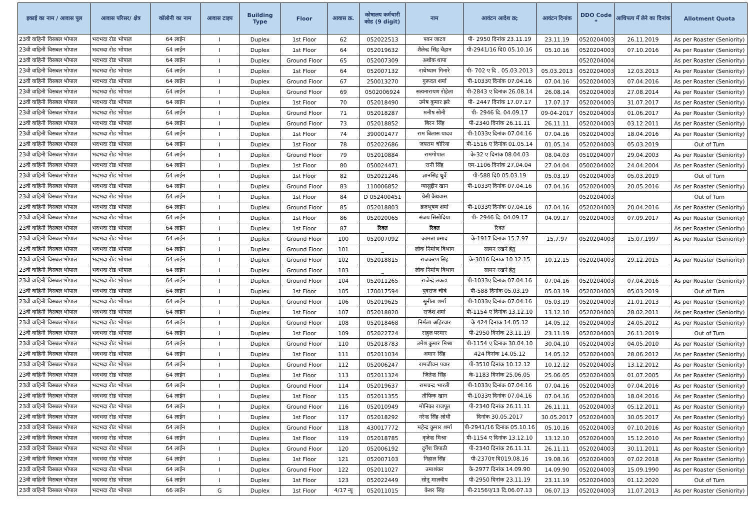| इकाई का नाम / आवास पूल | आवास परिसर/ क्षेत्र | कॉलोनी का नाम | आवास टाइप | Building Type | Floor | आवास क्र. | कोषालय कर्मचारी कोड (9 digit) | नाम | आवंटन आदेश क्र; | आवंटन दिनांक | DDO Code * | आधिपत्य में लेने का दिनांक | Allotment Quota |
| --- | --- | --- | --- | --- | --- | --- | --- | --- | --- | --- | --- | --- | --- |
| 23वी वाहिनी विसबल भोपाल | भदभदा रोड भोपाल | 64 लाईन | I | Duplex | 1st Floor | 62 | 052022513 | पवन जाटव | पी- 2950 दिनांक 23.11.19 | 23.11.19 | 0520204003 | 26.11.2019 | As per Roaster (Seniority) |
| 23वी वाहिनी विसबल भोपाल | भदभदा रोड भोपाल | 64 लाईन | I | Duplex | 1st Floor | 64 | 052019632 | शैलेन्द्र सिंह चैहान | पी-2941/16 दि0 05.10.16 | 05.10.16 | 0520204003 | 07.10.2016 | As per Roaster (Seniority) |
| 23वी वाहिनी विसबल भोपाल | भदभदा रोड भोपाल | 64 लाईन | I | Duplex | Ground Floor | 65 | 052007309 | अशोक थापा | | | 0520204004 | | As per Roaster (Seniority) |
| 23वी वाहिनी विसबल भोपाल | भदभदा रोड भोपाल | 64 लाईन | I | Duplex | 1st Floor | 64 | 052007132 | राधेष्याम गिनारे | पी- 702 ए दि . 05.03.2013 | 05.03.2013 | 0520204003 | 12.03.2013 | As per Roaster (Seniority) |
| 23वी वाहिनी विसबल भोपाल | भदभदा रोड भोपाल | 64 लाईन | I | Duplex | Ground Floor | 67 | 250013270 | गुरूदत शर्मा | पी-1033ए दिनांक 07.04.16 | 07.04.16 | 0520204003 | 07.04.2016 | As per Roaster (Seniority) |
| 23वी वाहिनी विसबल भोपाल | भदभदा रोड भोपाल | 64 लाईन | I | Duplex | Ground Floor | 69 | 0502006924 | सत्यनारायण रोहेला | पी-2843 ए दिनांक 26.08.14 | 26.08.14 | 0520204003 | 27.08.2014 | As per Roaster (Seniority) |
| 23वी वाहिनी विसबल भोपाल | भदभदा रोड भोपाल | 64 लाईन | I | Duplex | 1st Floor | 70 | 052018490 | उमेष कुमार झरे | पी- 2447 दिनांक 17.07.17 | 17.07.17 | 0520204003 | 31.07.2017 | As per Roaster (Seniority) |
| 23वी वाहिनी विसबल भोपाल | भदभदा रोड भोपाल | 64 लाईन | I | Duplex | Ground Floor | 71 | 052018287 | मनीष सोनी | पी- 2946 दि. 04.09.17 | 09-04-2017 | 0520204003 | 01.06.2017 | As per Roaster (Seniority) |
| 23वी वाहिनी विसबल भोपाल | भदभदा रोड भोपाल | 64 लाईन | I | Duplex | Ground Floor | 73 | 052018852 | बिरन सिंह | पी-2340 दिनांक 26.11.11 | 26.11.11 | 0520204003 | 03.12.2011 | As per Roaster (Seniority) |
| 23वी वाहिनी विसबल भोपाल | भदभदा रोड भोपाल | 64 लाईन | I | Duplex | 1st Floor | 74 | 390001477 | राम बिलास यादव | पी-1033ए दिनांक 07.04.16 | 07.04.16 | 0520204003 | 18.04.2016 | As per Roaster (Seniority) |
| 23वी वाहिनी विसबल भोपाल | भदभदा रोड भोपाल | 64 लाईन | I | Duplex | 1st Floor | 78 | 052022686 | जयराम चोरिया | पी-1516 ए दिनांक 01.05.14 | 01.05.14 | 0520204003 | 05.03.2019 | Out of Turn |
| 23वी वाहिनी विसबल भोपाल | भदभदा रोड भोपाल | 64 लाईन | I | Duplex | Ground Floor | 79 | 052010884 | रामगोपाल | के-32 ए दिनांक 08.04.03 | 08.04.03 | 0510204007 | 29.04.2003 | As per Roaster (Seniority) |
| 23वी वाहिनी विसबल भोपाल | भदभदा रोड भोपाल | 64 लाईन | I | Duplex | 1st Floor | 80 | 050024471 | रानी सिंह | एम-1106 दिनांक 27.04.04 | 27.04.04 | 0500204002 | 24.04.2004 | As per Roaster (Seniority) |
| 23वी वाहिनी विसबल भोपाल | भदभदा रोड भोपाल | 64 लाईन | I | Duplex | 1st Floor | 82 | 052021246 | ज्ञानसिंह धुर्वे | पी-588 दि0 05.03.19 | 05.03.19 | 0520204003 | 05.03.2019 | Out of Turn |
| 23वी वाहिनी विसबल भोपाल | भदभदा रोड भोपाल | 64 लाईन | I | Duplex | Ground Floor | 83 | 110006852 | ग्यासुद्दीन खान | पी-1033ए दिनांक 07.04.16 | 07.04.16 | 0520204003 | 20.05.2016 | As per Roaster (Seniority) |
| 23वी वाहिनी विसबल भोपाल | भदभदा रोड भोपाल | 64 लाईन | I | Duplex | 1st Floor | 84 | D 052400451 | ग्रेसी कैथवास | | | 0520204003 | | Out of Turn |
| 23वी वाहिनी विसबल भोपाल | भदभदा रोड भोपाल | 64 लाईन | I | Duplex | Ground Floor | 85 | 052018803 | ब्रजभूषण शर्मा | पी-1033ए दिनांक 07.04.16 | 07.04.16 | 0520204003 | 20.04.2016 | As per Roaster (Seniority) |
| 23वी वाहिनी विसबल भोपाल | भदभदा रोड भोपाल | 64 लाईन | I | Duplex | 1st Floor | 86 | 052020065 | संजय सिसोदिया | पी- 2946 दि. 04.09.17 | 04.09.17 | 0520204003 | 07.09.2017 | As per Roaster (Seniority) |
| 23वी वाहिनी विसबल भोपाल | भदभदा रोड भोपाल | 64 लाईन | I | Duplex | 1st Floor | 87 | रिक्त | रिक्त | रिक्त | | | | As per Roaster (Seniority) |
| 23वी वाहिनी विसबल भोपाल | भदभदा रोड भोपाल | 64 लाईन | I | Duplex | Ground Floor | 100 | 052007092 | कामता प्रसाद | के-1917 दिनांक 15.7.97 | 15.7.97 | 0520204003 | 15.07.1997 | As per Roaster (Seniority) |
| 23वी वाहिनी विसबल भोपाल | भदभदा रोड भोपाल | 64 लाईन | I | Duplex | Ground Floor | 101 | _ | लोक निर्माण विभाग | सामन रखने हेतु | | | | |
| 23वी वाहिनी विसबल भोपाल | भदभदा रोड भोपाल | 64 लाईन | I | Duplex | Ground Floor | 102 | 052018815 | राजकरण सिंह | के-3016 दिनांक 10.12.15 | 10.12.15 | 0520204003 | 29.12.2015 | As per Roaster (Seniority) |
| 23वी वाहिनी विसबल भोपाल | भदभदा रोड भोपाल | 64 लाईन | I | Duplex | Ground Floor | 103 | _ | लोक निर्माण विभाग | सामन रखने हेतु | | | | |
| 23वी वाहिनी विसबल भोपाल | भदभदा रोड भोपाल | 64 लाईन | I | Duplex | Ground Floor | 104 | 052011265 | राजेन्द्र लकड़ा | पी-1033ए दिनांक 07.04.16 | 07.04.16 | 0520204003 | 07.04.2016 | As per Roaster (Seniority) |
| 23वी वाहिनी विसबल भोपाल | भदभदा रोड भोपाल | 64 लाईन | I | Duplex | 1st Floor | 105 | 170017594 | युवराज चौबे | पी-588 दिनांक 05.03.19 | 05.03.19 | 0520204003 | 05.03.2019 | Out of Turn |
| 23वी वाहिनी विसबल भोपाल | भदभदा रोड भोपाल | 64 लाईन | I | Duplex | Ground Floor | 106 | 052019625 | सुनीता शर्मा | पी-1033ए दिनांक 07.04.16 | 05.03.19 | 0520204003 | 21.01.2013 | As per Roaster (Seniority) |
| 23वी वाहिनी विसबल भोपाल | भदभदा रोड भोपाल | 64 लाईन | I | Duplex | 1st Floor | 107 | 052018820 | राजेश शर्मा | पी-1154 ए दिनांक 13.12.10 | 13.12.10 | 0520204003 | 28.02.2011 | As per Roaster (Seniority) |
| 23वी वाहिनी विसबल भोपाल | भदभदा रोड भोपाल | 64 लाईन | I | Duplex | Ground Floor | 108 | 052018468 | निर्मला अहिरवार | के 424 दिनांक 14.05.12 | 14.05.12 | 0520204003 | 24.05.2012 | As per Roaster (Seniority) |
| 23वी वाहिनी विसबल भोपाल | भदभदा रोड भोपाल | 64 लाईन | I | Duplex | 1st Floor | 109 | 052022724 | राहुल परमार | पी-2950 दिनांक 23.11.19 | 23.11.19 | 0520204003 | 26.11.2019 | Out of Turn |
| 23वी वाहिनी विसबल भोपाल | भदभदा रोड भोपाल | 64 लाईन | I | Duplex | Ground Floor | 110 | 052018783 | उमेश कुमार मिश्रा | पी-1154 ए दिनांक 30.04.10 | 30.04.10 | 0520204003 | 04.05.2010 | As per Roaster (Seniority) |
| 23वी वाहिनी विसबल भोपाल | भदभदा रोड भोपाल | 64 लाईन | I | Duplex | 1st Floor | 111 | 052011034 | अमान सिंह | 424 दिनांक 14.05.12 | 14.05.12 | 0520204003 | 28.06.2012 | As per Roaster (Seniority) |
| 23वी वाहिनी विसबल भोपाल | भदभदा रोड भोपाल | 64 लाईन | I | Duplex | Ground Floor | 112 | 052006247 | रामजीवन पवार | पी-3510 दिनांक 10.12.12 | 10.12.12 | 0520204003 | 13.12.2012 | As per Roaster (Seniority) |
| 23वी वाहिनी विसबल भोपाल | भदभदा रोड भोपाल | 64 लाईन | I | Duplex | 1st Floor | 113 | 052011324 | जितेन्द्र सिंह | के-1183 दिनांक 25.06.05 | 25.06.05 | 0520204003 | 01.07.2005 | As per Roaster (Seniority) |
| 23वी वाहिनी विसबल भोपाल | भदभदा रोड भोपाल | 64 लाईन | I | Duplex | Ground Floor | 114 | 052019637 | रामचन्द्र भारती | पी-1033ए दिनांक 07.04.16 | 07.04.16 | 0520204003 | 07.04.2016 | As per Roaster (Seniority) |
| 23वी वाहिनी विसबल भोपाल | भदभदा रोड भोपाल | 64 लाईन | I | Duplex | 1st Floor | 115 | 052011355 | तौफिक खान | पी-1033ए दिनांक 07.04.16 | 07.04.16 | 0520204003 | 18.04.2016 | As per Roaster (Seniority) |
| 23वी वाहिनी विसबल भोपाल | भदभदा रोड भोपाल | 64 लाईन | I | Duplex | Ground Floor | 116 | 052010949 | मोनिका राजपूत | पी-2340 दिनांक 26.11.11 | 26.11.11 | 0520204003 | 05.12.2011 | As per Roaster (Seniority) |
| 23वी वाहिनी विसबल भोपाल | भदभदा रोड भोपाल | 64 लाईन | I | Duplex | 1st Floor | 117 | 052018292 | नरेन्द्र सिंह लोधी | दिनांक 30.05.2017 | 30.05.2017 | 0520204003 | 30.05.2017 | As per Roaster (Seniority) |
| 23वी वाहिनी विसबल भोपाल | भदभदा रोड भोपाल | 64 लाईन | I | Duplex | Ground Floor | 118 | 430017772 | महेन्द्र कुमार शर्मा | पी-2941/16 दिनांक 05.10.16 | 05.10.16 | 0520204003 | 07.10.2016 | As per Roaster (Seniority) |
| 23वी वाहिनी विसबल भोपाल | भदभदा रोड भोपाल | 64 लाईन | I | Duplex | 1st Floor | 119 | 052018785 | वृजेन्द्र मिश्रा | पी-1154 ए दिनांक 13.12.10 | 13.12.10 | 0520204003 | 15.12.2010 | As per Roaster (Seniority) |
| 23वी वाहिनी विसबल भोपाल | भदभदा रोड भोपाल | 64 लाईन | I | Duplex | Ground Floor | 120 | 052006192 | दुर्गेश त्रिपाठी | पी-2340 दिनांक 26.11.11 | 26.11.11 | 0520204003 | 30.11.2011 | As per Roaster (Seniority) |
| 23वी वाहिनी विसबल भोपाल | भदभदा रोड भोपाल | 64 लाईन | I | Duplex | 1st Floor | 121 | 052007103 | निहाल सिंह | पी-2370ए दि019.08.16 | 19.08.16 | 0520204003 | 07.02.2018 | As per Roaster (Seniority) |
| 23वी वाहिनी विसबल भोपाल | भदभदा रोड भोपाल | 64 लाईन | I | Duplex | Ground Floor | 122 | 052011027 | उमाशंकर | के-2977 दिनांक 14.09.90 | 14.09.90 | 0520204003 | 15.09.1990 | As per Roaster (Seniority) |
| 23वी वाहिनी विसबल भोपाल | भदभदा रोड भोपाल | 64 लाईन | I | Duplex | 1st Floor | 123 | 052022449 | सोनू मालवीय | पी-2950 दिनांक 23.11.19 | 23.11.19 | 0520204003 | 01.12.2020 | Out of Turn |
| 23वी वाहिनी विसबल भोपाल | भदभदा रोड भोपाल | 66 लाईन | G | Duplex | 1st Floor | 4/17 न्यू | 052011015 | केशर सिंह | पी-2156ए/13 दि.06.07.13 | 06.07.13 | 0520204003 | 11.07.2013 | As per Roaster (Seniority) |